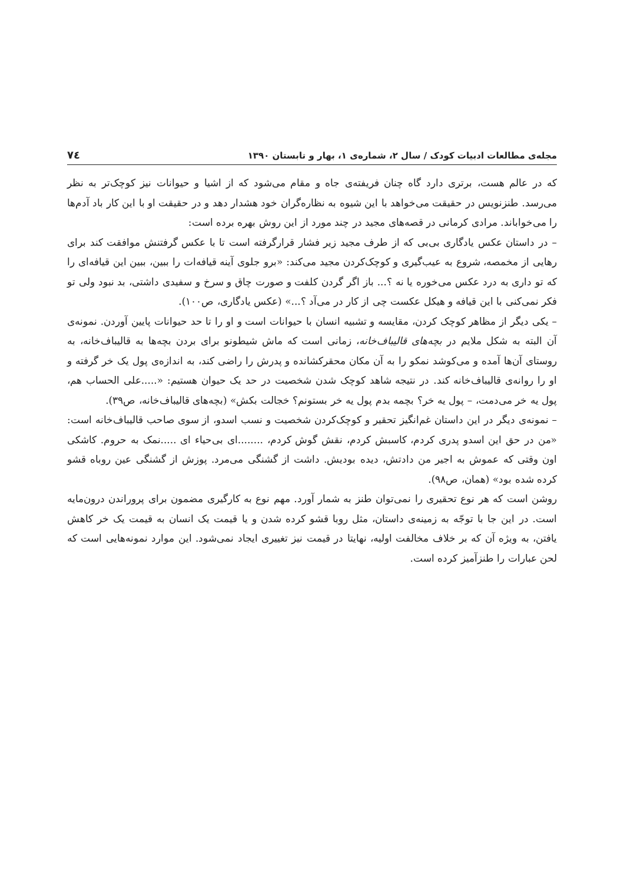مجله‌ی مطالعات ادبیات کودک / سال ۲، شماره‌ی ۱، بهار و تابستان ۱۳۹۰ ۷٤
که در عالم هست، برتری دارد گاه چنان فریفته‌ی جاه و مقام می‌شود که از اشیا و حیوانات نیز کوچک‌تر به نظر می‌رسد. طنزنویس در حقیقت می‌خواهد با این شیوه به نظاره‌گران خود هشدار دهد و در حقیقت او با این کار باد آدم‌ها را می‌خواباند. مرادی کرمانی در قصه‌های مجید در چند مورد از این روش بهره برده است:
– در داستان عکس یادگاری بی‌بی که از طرف مجید زیر فشار قرارگرفته است تا با عکس گرفتنش موافقت کند برای رهایی از مخمصه، شروع به عیب‌گیری و کوچک‌کردن مجید می‌کند: «برو جلوی آینه قیافه‌ات را ببین، ببین این قیافه‌ای را که تو داری به درد عکس می‌خوره یا نه ؟... باز اگر گردن کلفت و صورت چاق و سرخ و سفیدی داشتی، بد نبود ولی تو فکر نمی‌کنی با این قیافه و هیکل عکست چی از کار در می‌آد ؟...» (عکس یادگاری، ص۱۰۰).
– یکی دیگر از مظاهر کوچک کردن، مقایسه و تشبیه انسان با حیوانات است و او را تا حد حیوانات پایین آوردن. نمونه‌ی آن البته به شکل ملایم در بچه‌های قالیباف‌خانه، زمانی است که ماش شیطونو برای بردن بچه‌ها به قالیباف‌خانه، به روستای آن‌ها آمده و می‌کوشد نمکو را به آن مکان محقرکشانده و پدرش را راضی کند، به اندازه‌ی پول یک خر گرفته و او را روانه‌ی قالیباف‌خانه کند. در نتیجه شاهد کوچک شدن شخصیت در حد یک حیوان هستیم: «.....علی الحساب هم، پول یه خر می‌دمت، – پول یه خر؟ بچمه بدم پول یه خر بستونم؟ خجالت بکش» (بچه‌های قالیباف‌خانه، ص۳۹).
– نمونه‌ی دیگر در این داستان غم‌انگیز تحقیر و کوچک‌کردن شخصیت و نسب اسدو، از سوی صاحب قالیباف‌خانه است: «من در حق این اسدو پدری کردم، کاسبش کردم، نقش گوش کردم، ........ای بی‌حیاء ای .....نمک به حروم. کاشکی اون وقتی که عموش به اجیر من دادتش، دیده بودیش. داشت از گشنگی می‌مرد. پوزش از گشنگی عین روباه قشو کرده شده بود» (همان، ص۹۸).
روشن است که هر نوع تحقیری را نمی‌توان طنز به شمار آورد. مهم نوع به کارگیری مضمون برای پروراندن درون‌مایه است. در این جا با توجّه به زمینه‌ی داستان، مثل روبا قشو کرده شدن و یا قیمت یک انسان به قیمت یک خر کاهش یافتن، به ویژه آن که بر خلاف مخالفت اولیه، نهایتا در قیمت نیز تغییری ایجاد نمی‌شود. این موارد نمونه‌هایی است که لحن عبارات را طنزآمیز کرده است.